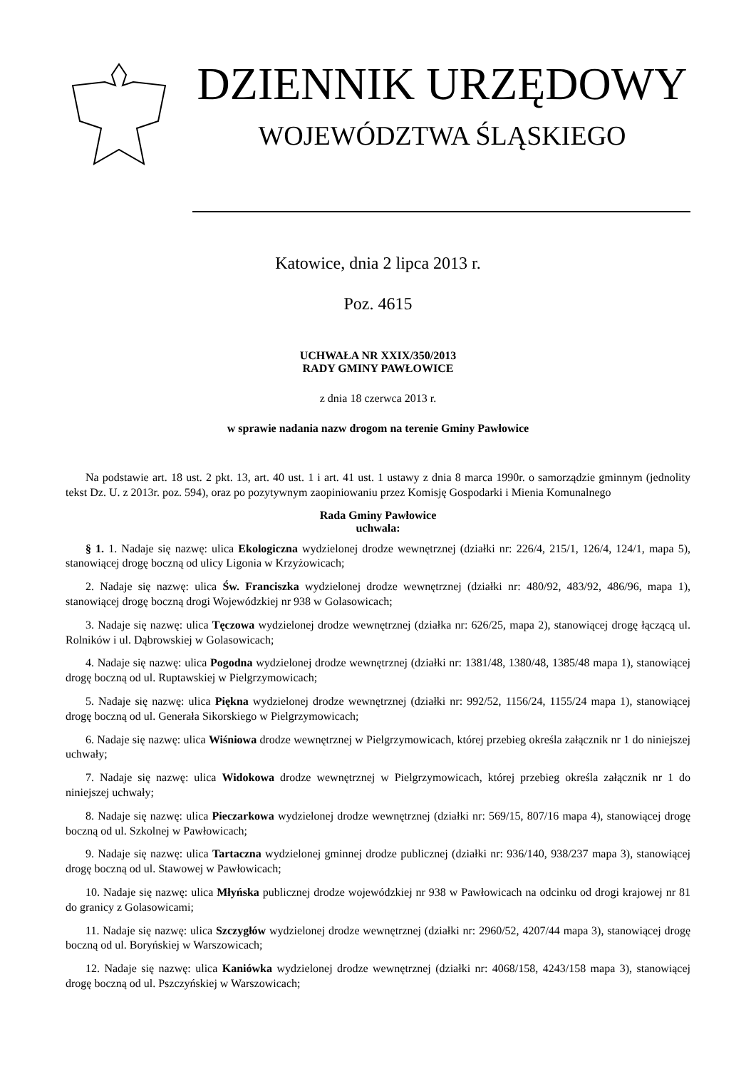DZIENNIK URZĘDOWY
WOJEWÓDZTWA ŚLĄSKIEGO
Katowice, dnia 2 lipca 2013 r.
Poz. 4615
UCHWAŁA NR XXIX/350/2013
RADY GMINY PAWŁOWICE
z dnia 18 czerwca 2013 r.
w sprawie nadania nazw drogom na terenie Gminy Pawłowice
Na podstawie art. 18 ust. 2 pkt. 13, art. 40 ust. 1 i art. 41 ust. 1 ustawy z dnia 8 marca 1990r. o samorządzie gminnym (jednolity tekst Dz. U. z 2013r. poz. 594), oraz po pozytywnym zaopiniowaniu przez Komisję Gospodarki i Mienia Komunalnego
Rada Gminy Pawłowice
uchwala:
§ 1. 1. Nadaje się nazwę: ulica Ekologiczna wydzielonej drodze wewnętrznej (działki nr: 226/4, 215/1, 126/4, 124/1, mapa 5), stanowiącej drogę boczną od ulicy Ligonia w Krzyżowicach;
2. Nadaje się nazwę: ulica Św. Franciszka wydzielonej drodze wewnętrznej (działki nr: 480/92, 483/92, 486/96, mapa 1), stanowiącej drogę boczną drogi Wojewódzkiej nr 938 w Golasowicach;
3. Nadaje się nazwę: ulica Tęczowa wydzielonej drodze wewnętrznej (działka nr: 626/25, mapa 2), stanowiącej drogę łączącą ul. Rolników i ul. Dąbrowskiej w Golasowicach;
4. Nadaje się nazwę: ulica Pogodna wydzielonej drodze wewnętrznej (działki nr: 1381/48, 1380/48, 1385/48 mapa 1), stanowiącej drogę boczną od ul. Ruptawskiej w Pielgrzymowicach;
5. Nadaje się nazwę: ulica Piękna wydzielonej drodze wewnętrznej (działki nr: 992/52, 1156/24, 1155/24 mapa 1), stanowiącej drogę boczną od ul. Generała Sikorskiego w Pielgrzymowicach;
6. Nadaje się nazwę: ulica Wiśniowa drodze wewnętrznej w Pielgrzymowicach, której przebieg określa załącznik nr 1 do niniejszej uchwały;
7. Nadaje się nazwę: ulica Widokowa drodze wewnętrznej w Pielgrzymowicach, której przebieg określa załącznik nr 1 do niniejszej uchwały;
8. Nadaje się nazwę: ulica Pieczarkowa wydzielonej drodze wewnętrznej (działki nr: 569/15, 807/16 mapa 4), stanowiącej drogę boczną od ul. Szkolnej w Pawłowicach;
9. Nadaje się nazwę: ulica Tartaczna wydzielonej gminnej drodze publicznej (działki nr: 936/140, 938/237 mapa 3), stanowiącej drogę boczną od ul. Stawowej w Pawłowicach;
10. Nadaje się nazwę: ulica Młyńska publicznej drodze wojewódzkiej nr 938 w Pawłowicach na odcinku od drogi krajowej nr 81 do granicy z Golasowicami;
11. Nadaje się nazwę: ulica Szczygłów wydzielonej drodze wewnętrznej (działki nr: 2960/52, 4207/44 mapa 3), stanowiącej drogę boczną od ul. Boryńskiej w Warszowicach;
12. Nadaje się nazwę: ulica Kaniówka wydzielonej drodze wewnętrznej (działki nr: 4068/158, 4243/158 mapa 3), stanowiącej drogę boczną od ul. Pszczyńskiej w Warszowicach;